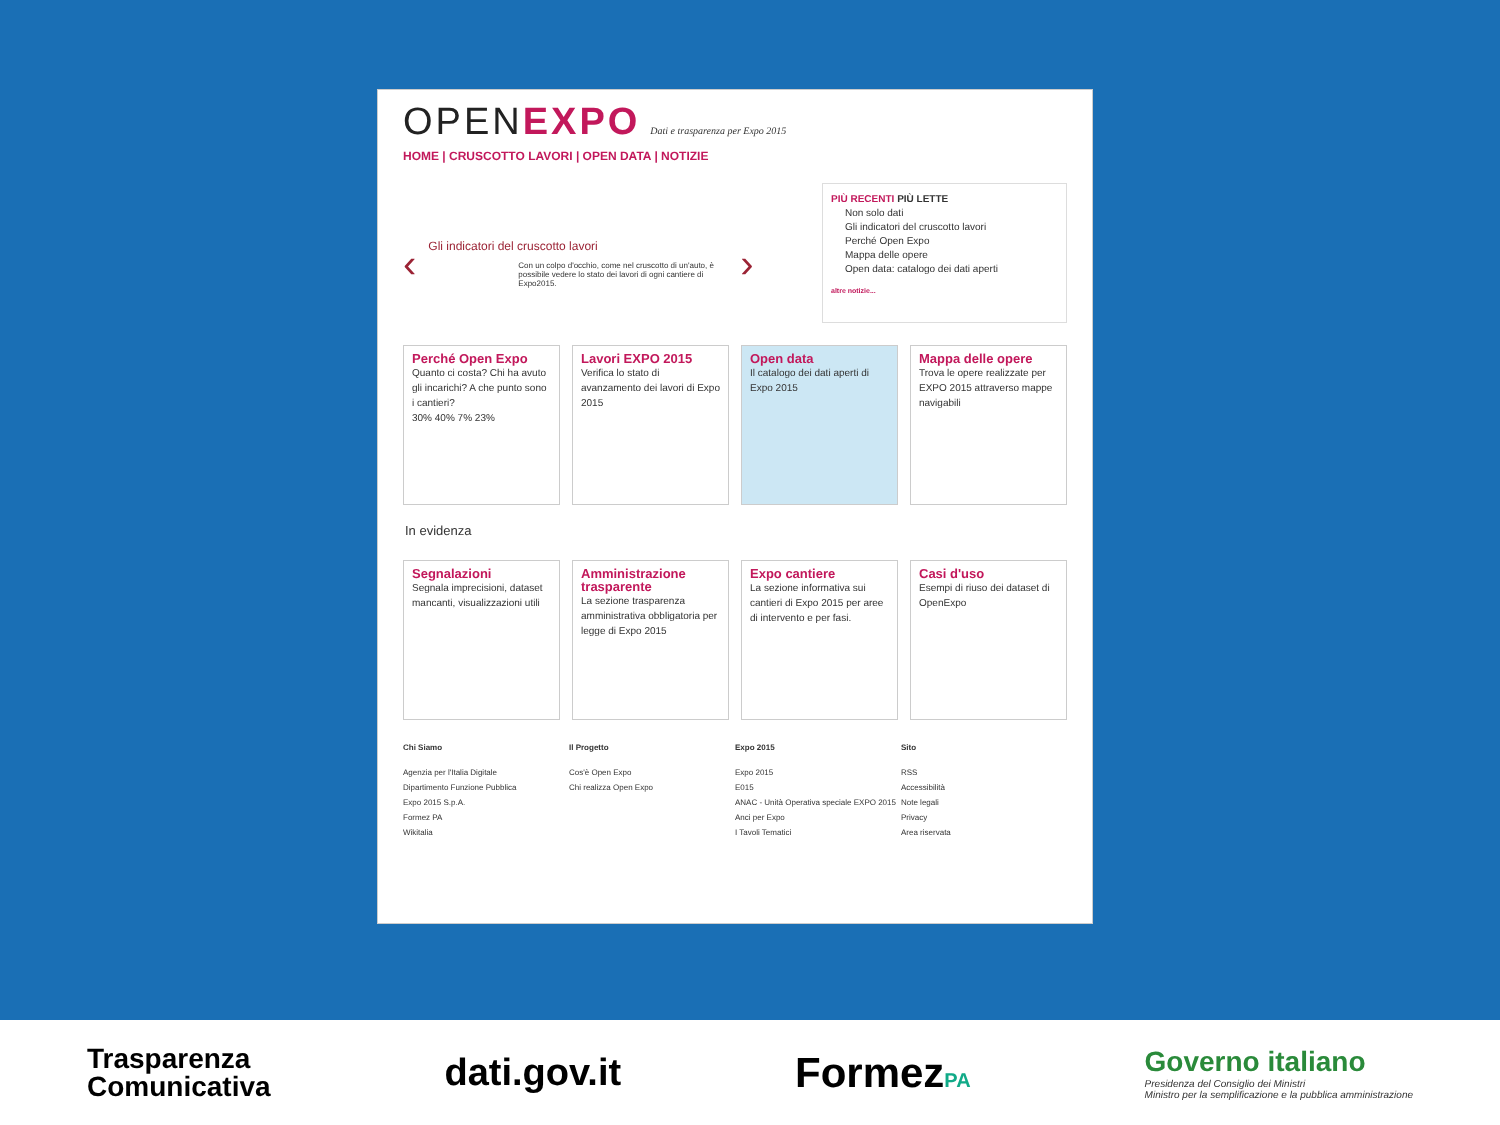OPENEXPO Dati e trasparenza per Expo 2015
HOME | CRUSCOTTO LAVORI | OPEN DATA | NOTIZIE
‹
Gli indicatori del cruscotto lavori
Con un colpo d'occhio, come nel cruscotto di un'auto, è possibile vedere lo stato dei lavori di ogni cantiere di Expo2015.
›
PIÙ RECENTI PIÙ LETTE
Non solo dati
Gli indicatori del cruscotto lavori
Perché Open Expo
Mappa delle opere
Open data: catalogo dei dati aperti
altre notizie...
Perché Open Expo
Quanto ci costa? Chi ha avuto gli incarichi? A che punto sono i cantieri?
30% 40% 7% 23%
Lavori EXPO 2015
Verifica lo stato di avanzamento dei lavori di Expo 2015
Open data
Il catalogo dei dati aperti di Expo 2015
Mappa delle opere
Trova le opere realizzate per EXPO 2015 attraverso mappe navigabili
In evidenza
Segnalazioni
Segnala imprecisioni, dataset mancanti, visualizzazioni utili
Amministrazione trasparente
La sezione trasparenza amministrativa obbligatoria per legge di Expo 2015
Expo cantiere
La sezione informativa sui cantieri di Expo 2015 per aree di intervento e per fasi.
Casi d'uso
Esempi di riuso dei dataset di OpenExpo
Chi Siamo
Agenzia per l'Italia Digitale
Dipartimento Funzione Pubblica
Expo 2015 S.p.A.
Formez PA
Wikitalia
Il Progetto
Cos'è Open Expo
Chi realizza Open Expo
Expo 2015
Expo 2015
E015
ANAC - Unità Operativa speciale EXPO 2015
Anci per Expo
I Tavoli Tematici
Sito
RSS
Accessibilità
Note legali
Privacy
Area riservata
Trasparenza
Comunicativa
dati.gov.it FormezPA
Governo italiano
Presidenza del Consiglio dei Ministri
Ministro per la semplificazione e la pubblica amministrazione